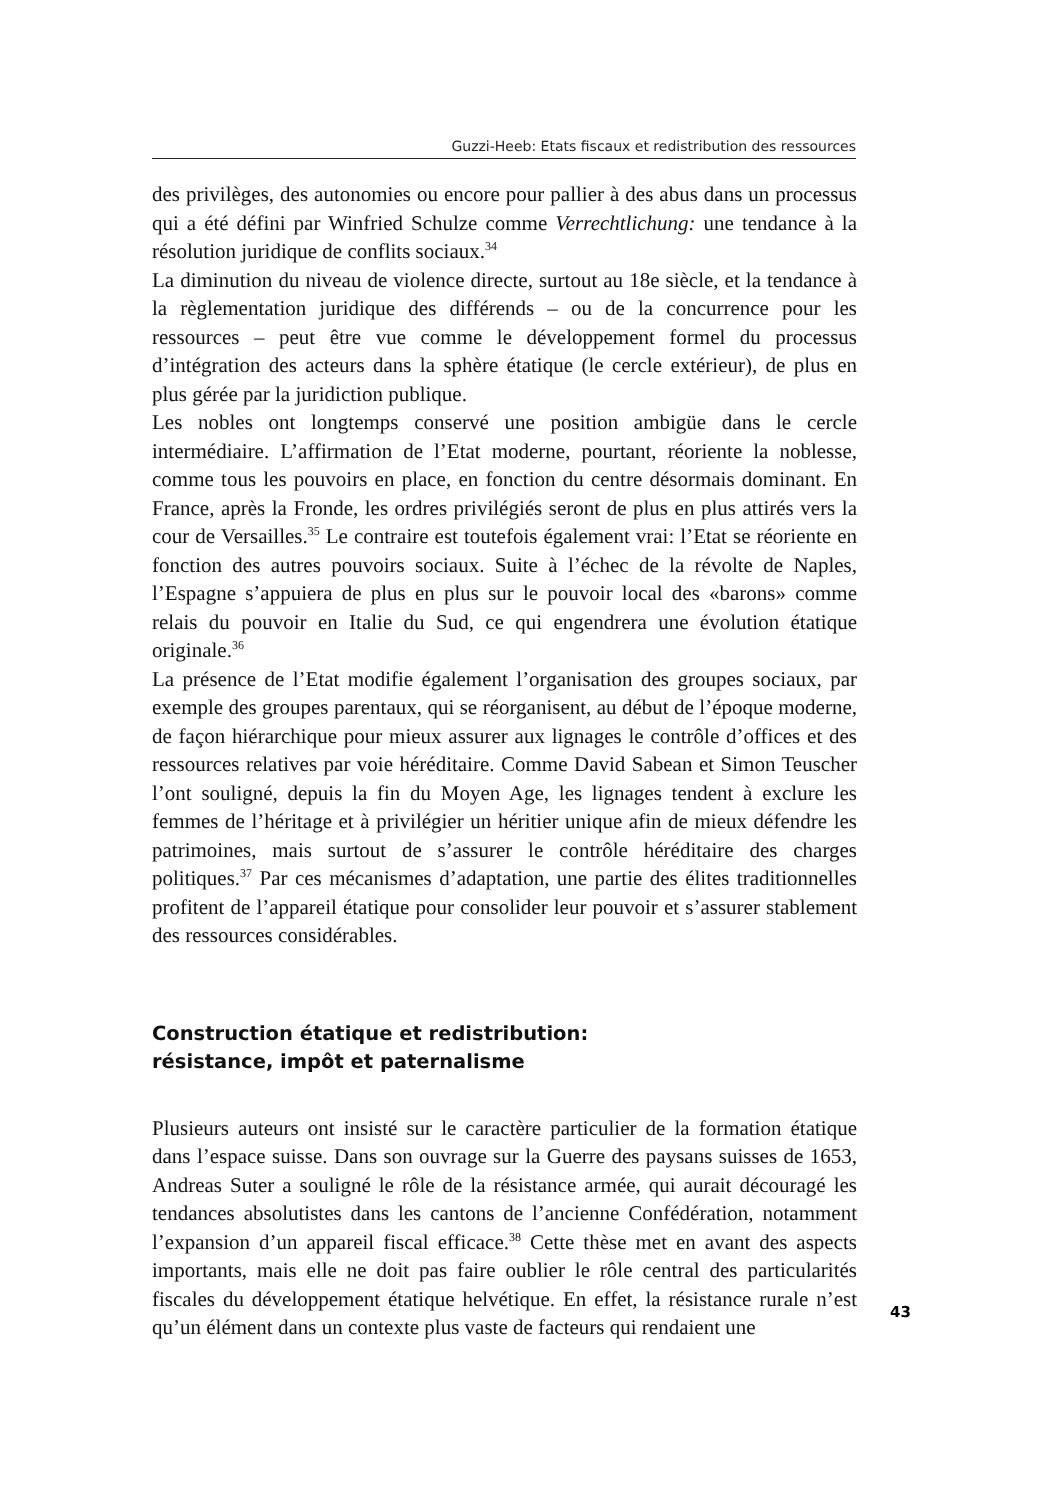Guzzi-Heeb: Etats fiscaux et redistribution des ressources
des privilèges, des autonomies ou encore pour pallier à des abus dans un processus qui a été défini par Winfried Schulze comme Verrechtlichung: une tendance à la résolution juridique de conflits sociaux.<sup>34</sup>
La diminution du niveau de violence directe, surtout au 18e siècle, et la tendance à la règlementation juridique des différends – ou de la concurrence pour les ressources – peut être vue comme le développement formel du processus d’intégration des acteurs dans la sphère étatique (le cercle extérieur), de plus en plus gérée par la juridiction publique.
Les nobles ont longtemps conservé une position ambigüe dans le cercle intermédiaire. L’affirmation de l’Etat moderne, pourtant, réoriente la noblesse, comme tous les pouvoirs en place, en fonction du centre désormais dominant. En France, après la Fronde, les ordres privilégiés seront de plus en plus attirés vers la cour de Versailles.<sup>35</sup> Le contraire est toutefois également vrai: l’Etat se réoriente en fonction des autres pouvoirs sociaux. Suite à l’échec de la révolte de Naples, l’Espagne s’appuiera de plus en plus sur le pouvoir local des «barons» comme relais du pouvoir en Italie du Sud, ce qui engendrera une évolution étatique originale.<sup>36</sup>
La présence de l’Etat modifie également l’organisation des groupes sociaux, par exemple des groupes parentaux, qui se réorganisent, au début de l’époque moderne, de façon hiérarchique pour mieux assurer aux lignages le contrôle d’offices et des ressources relatives par voie héréditaire. Comme David Sabean et Simon Teuscher l’ont souligné, depuis la fin du Moyen Age, les lignages tendent à exclure les femmes de l’héritage et à privilégier un héritier unique afin de mieux défendre les patrimoines, mais surtout de s’assurer le contrôle héréditaire des charges politiques.<sup>37</sup> Par ces mécanismes d’adaptation, une partie des élites traditionnelles profitent de l’appareil étatique pour consolider leur pouvoir et s’assurer stablement des ressources considérables.
Construction étatique et redistribution:
résistance, impôt et paternalisme
Plusieurs auteurs ont insisté sur le caractère particulier de la formation étatique dans l’espace suisse. Dans son ouvrage sur la Guerre des paysans suisses de 1653, Andreas Suter a souligné le rôle de la résistance armée, qui aurait découragé les tendances absolutistes dans les cantons de l’ancienne Confédération, notamment l’expansion d’un appareil fiscal efficace.<sup>38</sup> Cette thèse met en avant des aspects importants, mais elle ne doit pas faire oublier le rôle central des particularités fiscales du développement étatique helvétique. En effet, la résistance rurale n’est qu’un élément dans un contexte plus vaste de facteurs qui rendaient une
43